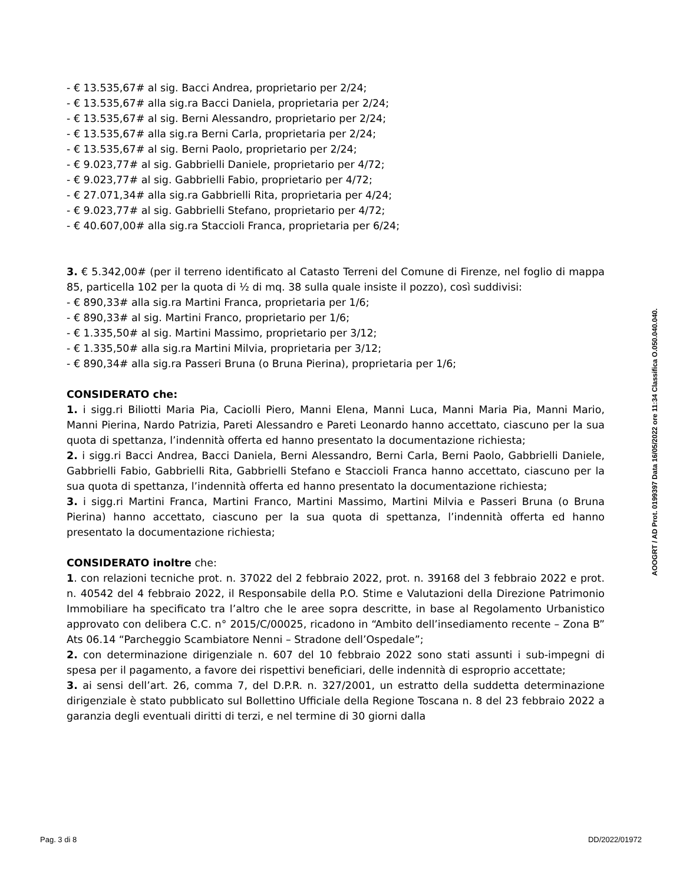- € 13.535,67# al sig. Bacci Andrea, proprietario per 2/24;
- € 13.535,67# alla sig.ra Bacci Daniela, proprietaria per 2/24;
- € 13.535,67# al sig. Berni Alessandro, proprietario per 2/24;
- € 13.535,67# alla sig.ra Berni Carla, proprietaria per 2/24;
- € 13.535,67# al sig. Berni Paolo, proprietario per 2/24;
- € 9.023,77# al sig. Gabbrielli Daniele, proprietario per 4/72;
- € 9.023,77# al sig. Gabbrielli Fabio, proprietario per 4/72;
- € 27.071,34# alla sig.ra Gabbrielli Rita, proprietaria per 4/24;
- € 9.023,77# al sig. Gabbrielli Stefano, proprietario per 4/72;
- € 40.607,00# alla sig.ra Staccioli Franca, proprietaria per 6/24;
3. € 5.342,00# (per il terreno identificato al Catasto Terreni del Comune di Firenze, nel foglio di mappa 85, particella 102 per la quota di ½ di mq. 38 sulla quale insiste il pozzo), così suddivisi:
- € 890,33# alla sig.ra Martini Franca, proprietaria per 1/6;
- € 890,33# al sig. Martini Franco, proprietario per 1/6;
- € 1.335,50# al sig. Martini Massimo, proprietario per 3/12;
- € 1.335,50# alla sig.ra Martini Milvia, proprietaria per 3/12;
- € 890,34# alla sig.ra Passeri Bruna (o Bruna Pierina), proprietaria per 1/6;
CONSIDERATO che:
1. i sigg.ri Biliotti Maria Pia, Caciolli Piero, Manni Elena, Manni Luca, Manni Maria Pia, Manni Mario, Manni Pierina, Nardo Patrizia, Pareti Alessandro e Pareti Leonardo hanno accettato, ciascuno per la sua quota di spettanza, l’indennità offerta ed hanno presentato la documentazione richiesta;
2. i sigg.ri Bacci Andrea, Bacci Daniela, Berni Alessandro, Berni Carla, Berni Paolo, Gabbrielli Daniele, Gabbrielli Fabio, Gabbrielli Rita, Gabbrielli Stefano e Staccioli Franca hanno accettato, ciascuno per la sua quota di spettanza, l’indennità offerta ed hanno presentato la documentazione richiesta;
3. i sigg.ri Martini Franca, Martini Franco, Martini Massimo, Martini Milvia e Passeri Bruna (o Bruna Pierina) hanno accettato, ciascuno per la sua quota di spettanza, l’indennità offerta ed hanno presentato la documentazione richiesta;
CONSIDERATO inoltre che:
1. con relazioni tecniche prot. n. 37022 del 2 febbraio 2022, prot. n. 39168 del 3 febbraio 2022 e prot. n. 40542 del 4 febbraio 2022, il Responsabile della P.O. Stime e Valutazioni della Direzione Patrimonio Immobiliare ha specificato tra l’altro che le aree sopra descritte, in base al Regolamento Urbanistico approvato con delibera C.C. n° 2015/C/00025, ricadono in “Ambito dell’insediamento recente – Zona B” Ats 06.14 “Parcheggio Scambiatore Nenni – Stradone dell’Ospedale”;
2. con determinazione dirigenziale n. 607 del 10 febbraio 2022 sono stati assunti i sub-impegni di spesa per il pagamento, a favore dei rispettivi beneficiari, delle indennità di esproprio accettate;
3. ai sensi dell’art. 26, comma 7, del D.P.R. n. 327/2001, un estratto della suddetta determinazione dirigenziale è stato pubblicato sul Bollettino Ufficiale della Regione Toscana n. 8 del 23 febbraio 2022 a garanzia degli eventuali diritti di terzi, e nel termine di 30 giorni dalla
AOOGRT / AD Prot. 0199397 Data 16/05/2022 ore 11:34 Classifica O.050.040.040.
Pag. 3 di 8 DD/2022/01972